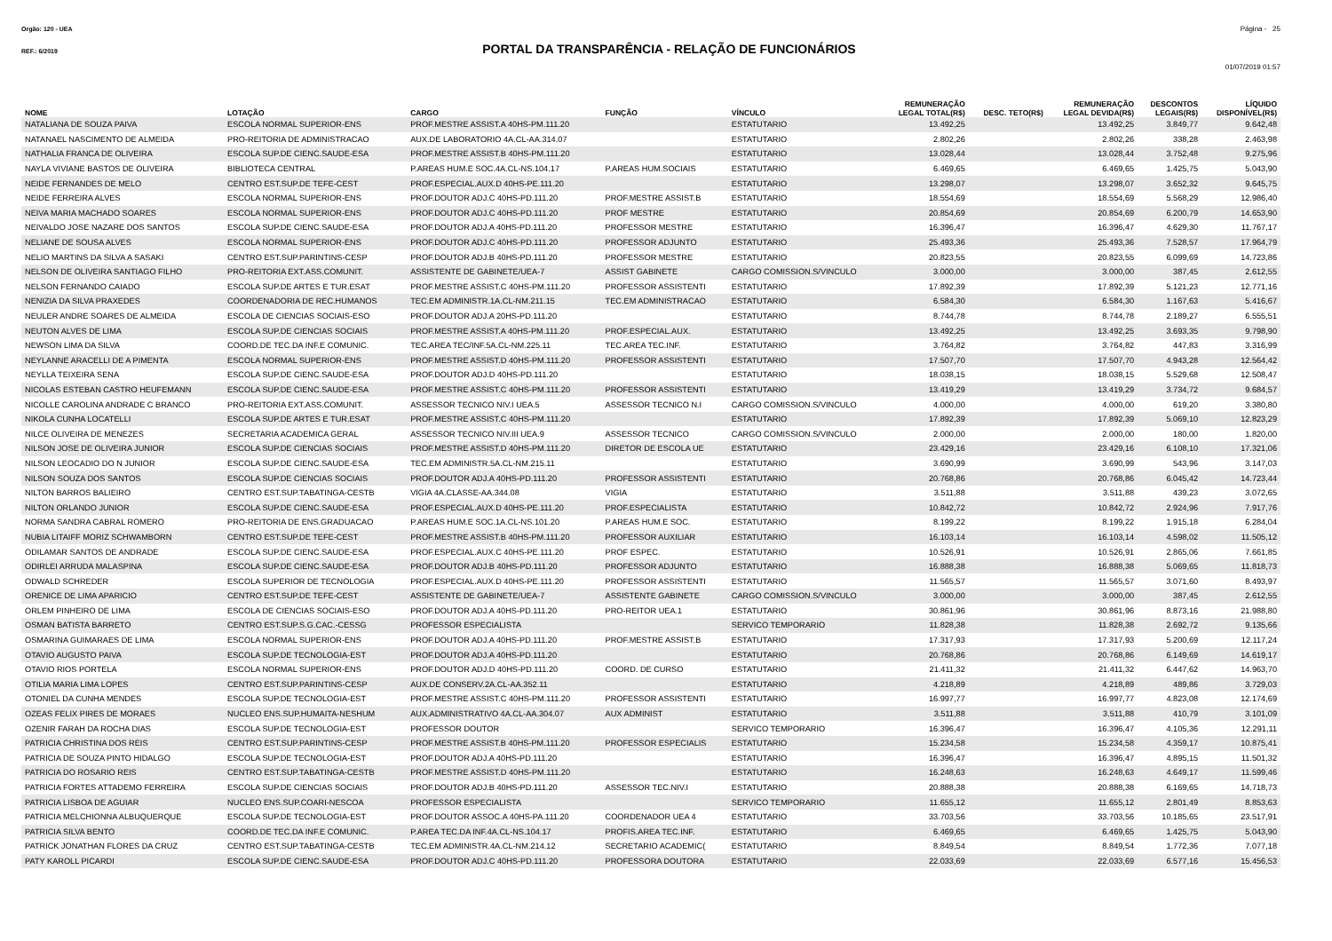Orgão: 120 - UEA Página - 25
REF.: 6/2019
PORTAL DA TRANSPARÊNCIA - RELAÇÃO DE FUNCIONÁRIOS
01/07/2019 01:57
| NOME | LOTAÇÃO | CARGO | FUNÇÃO | VÍNCULO | REMUNERAÇÃO LEGAL TOTAL(R$) | DESC. TETO(R$) | REMUNERAÇÃO LEGAL DEVIDA(R$) | DESCONTOS LEGAIS(R$) | LÍQUIDO DISPONÍVEL(R$) |
| --- | --- | --- | --- | --- | --- | --- | --- | --- | --- |
| NATALIANA DE SOUZA PAIVA | ESCOLA NORMAL SUPERIOR-ENS | PROF.MESTRE ASSIST.A 40HS-PM.111.20 | | ESTATUTARIO | 13.492,25 | | 13.492,25 | 3.849,77 | 9.642,48 |
| NATANAEL NASCIMENTO DE ALMEIDA | PRO-REITORIA DE ADMINISTRACAO | AUX.DE LABORATORIO 4A.CL-AA.314.07 | | ESTATUTARIO | 2.802,26 | | 2.802,26 | 338,28 | 2.463,98 |
| NATHALIA FRANCA DE OLIVEIRA | ESCOLA SUP.DE CIENC.SAUDE-ESA | PROF.MESTRE ASSIST.B 40HS-PM.111.20 | | ESTATUTARIO | 13.028,44 | | 13.028,44 | 3.752,48 | 9.275,96 |
| NAYLA VIVIANE BASTOS DE OLIVEIRA | BIBLIOTECA CENTRAL | P.AREAS HUM.E SOC.4A.CL-NS.104.17 | P.AREAS HUM.SOCIAIS | ESTATUTARIO | 6.469,65 | | 6.469,65 | 1.425,75 | 5.043,90 |
| NEIDE FERNANDES DE MELO | CENTRO EST.SUP.DE TEFE-CEST | PROF.ESPECIAL.AUX.D 40HS-PE.111.20 | | ESTATUTARIO | 13.298,07 | | 13.298,07 | 3.652,32 | 9.645,75 |
| NEIDE FERREIRA ALVES | ESCOLA NORMAL SUPERIOR-ENS | PROF.DOUTOR ADJ.C 40HS-PD.111.20 | PROF.MESTRE ASSIST.B | ESTATUTARIO | 18.554,69 | | 18.554,69 | 5.568,29 | 12.986,40 |
| NEIVA MARIA MACHADO SOARES | ESCOLA NORMAL SUPERIOR-ENS | PROF.DOUTOR ADJ.C 40HS-PD.111.20 | PROF MESTRE | ESTATUTARIO | 20.854,69 | | 20.854,69 | 6.200,79 | 14.653,90 |
| NEIVALDO JOSE NAZARE DOS SANTOS | ESCOLA SUP.DE CIENC.SAUDE-ESA | PROF.DOUTOR ADJ.A 40HS-PD.111.20 | PROFESSOR MESTRE | ESTATUTARIO | 16.396,47 | | 16.396,47 | 4.629,30 | 11.767,17 |
| NELIANE DE SOUSA ALVES | ESCOLA NORMAL SUPERIOR-ENS | PROF.DOUTOR ADJ.C 40HS-PD.111.20 | PROFESSOR ADJUNTO | ESTATUTARIO | 25.493,36 | | 25.493,36 | 7.528,57 | 17.964,79 |
| NELIO MARTINS DA SILVA A SASAKI | CENTRO EST.SUP.PARINTINS-CESP | PROF.DOUTOR ADJ.B 40HS-PD.111.20 | PROFESSOR MESTRE | ESTATUTARIO | 20.823,55 | | 20.823,55 | 6.099,69 | 14.723,86 |
| NELSON DE OLIVEIRA SANTIAGO FILHO | PRO-REITORIA EXT.ASS.COMUNIT. | ASSISTENTE DE GABINETE/UEA-7 | ASSIST GABINETE | CARGO COMISSION.S/VINCULO | 3.000,00 | | 3.000,00 | 387,45 | 2.612,55 |
| NELSON FERNANDO CAIADO | ESCOLA SUP.DE ARTES E TUR.ESAT | PROF.MESTRE ASSIST.C 40HS-PM.111.20 | PROFESSOR ASSISTENTI | ESTATUTARIO | 17.892,39 | | 17.892,39 | 5.121,23 | 12.771,16 |
| NENIZIA DA SILVA PRAXEDES | COORDENADORIA DE REC.HUMANOS | TEC.EM ADMINISTR.1A.CL-NM.211.15 | TEC.EM ADMINISTRACAO | ESTATUTARIO | 6.584,30 | | 6.584,30 | 1.167,63 | 5.416,67 |
| NEULER ANDRE SOARES DE ALMEIDA | ESCOLA DE CIENCIAS SOCIAIS-ESO | PROF.DOUTOR ADJ.A 20HS-PD.111.20 | | ESTATUTARIO | 8.744,78 | | 8.744,78 | 2.189,27 | 6.555,51 |
| NEUTON ALVES DE LIMA | ESCOLA SUP.DE CIENCIAS SOCIAIS | PROF.MESTRE ASSIST.A 40HS-PM.111.20 | PROF.ESPECIAL.AUX. | ESTATUTARIO | 13.492,25 | | 13.492,25 | 3.693,35 | 9.798,90 |
| NEWSON LIMA DA SILVA | COORD.DE TEC.DA INF.E COMUNIC. | TEC.AREA TEC/INF.5A.CL-NM.225.11 | TEC.AREA TEC.INF. | ESTATUTARIO | 3.764,82 | | 3.764,82 | 447,83 | 3.316,99 |
| NEYLANNE ARACELLI DE A PIMENTA | ESCOLA NORMAL SUPERIOR-ENS | PROF.MESTRE ASSIST.D 40HS-PM.111.20 | PROFESSOR ASSISTENTI | ESTATUTARIO | 17.507,70 | | 17.507,70 | 4.943,28 | 12.564,42 |
| NEYLLA TEIXEIRA SENA | ESCOLA SUP.DE CIENC.SAUDE-ESA | PROF.DOUTOR ADJ.D 40HS-PD.111.20 | | ESTATUTARIO | 18.038,15 | | 18.038,15 | 5.529,68 | 12.508,47 |
| NICOLAS ESTEBAN CASTRO HEUFEMANN | ESCOLA SUP.DE CIENC.SAUDE-ESA | PROF.MESTRE ASSIST.C 40HS-PM.111.20 | PROFESSOR ASSISTENTI | ESTATUTARIO | 13.419,29 | | 13.419,29 | 3.734,72 | 9.684,57 |
| NICOLLE CAROLINA ANDRADE C BRANCO | PRO-REITORIA EXT.ASS.COMUNIT. | ASSESSOR TECNICO NIV.I UEA.5 | ASSESSOR TECNICO N.I | CARGO COMISSION.S/VINCULO | 4.000,00 | | 4.000,00 | 619,20 | 3.380,80 |
| NIKOLA CUNHA LOCATELLI | ESCOLA SUP.DE ARTES E TUR.ESAT | PROF.MESTRE ASSIST.C 40HS-PM.111.20 | | ESTATUTARIO | 17.892,39 | | 17.892,39 | 5.069,10 | 12.823,29 |
| NILCE OLIVEIRA DE MENEZES | SECRETARIA ACADEMICA GERAL | ASSESSOR TECNICO NIV.III UEA.9 | ASSESSOR TECNICO | CARGO COMISSION.S/VINCULO | 2.000,00 | | 2.000,00 | 180,00 | 1.820,00 |
| NILSON JOSE DE OLIVEIRA JUNIOR | ESCOLA SUP.DE CIENCIAS SOCIAIS | PROF.MESTRE ASSIST.D 40HS-PM.111.20 | DIRETOR DE ESCOLA UE | ESTATUTARIO | 23.429,16 | | 23.429,16 | 6.108,10 | 17.321,06 |
| NILSON LEOCADIO DO N JUNIOR | ESCOLA SUP.DE CIENC.SAUDE-ESA | TEC.EM ADMINISTR.5A.CL-NM.215.11 | | ESTATUTARIO | 3.690,99 | | 3.690,99 | 543,96 | 3.147,03 |
| NILSON SOUZA DOS SANTOS | ESCOLA SUP.DE CIENCIAS SOCIAIS | PROF.DOUTOR ADJ.A 40HS-PD.111.20 | PROFESSOR ASSISTENTI | ESTATUTARIO | 20.768,86 | | 20.768,86 | 6.045,42 | 14.723,44 |
| NILTON BARROS BALIEIRO | CENTRO EST.SUP.TABATINGA-CESTB | VIGIA 4A.CLASSE-AA.344.08 | VIGIA | ESTATUTARIO | 3.511,88 | | 3.511,88 | 439,23 | 3.072,65 |
| NILTON ORLANDO JUNIOR | ESCOLA SUP.DE CIENC.SAUDE-ESA | PROF.ESPECIAL.AUX.D 40HS-PE.111.20 | PROF.ESPECIALISTA | ESTATUTARIO | 10.842,72 | | 10.842,72 | 2.924,96 | 7.917,76 |
| NORMA SANDRA CABRAL ROMERO | PRO-REITORIA DE ENS.GRADUACAO | P.AREAS HUM.E SOC.1A.CL-NS.101.20 | P.AREAS HUM.E SOC. | ESTATUTARIO | 8.199,22 | | 8.199,22 | 1.915,18 | 6.284,04 |
| NUBIA LITAIFF MORIZ SCHWAMBORN | CENTRO EST.SUP.DE TEFE-CEST | PROF.MESTRE ASSIST.B 40HS-PM.111.20 | PROFESSOR AUXILIAR | ESTATUTARIO | 16.103,14 | | 16.103,14 | 4.598,02 | 11.505,12 |
| ODILAMAR SANTOS DE ANDRADE | ESCOLA SUP.DE CIENC.SAUDE-ESA | PROF.ESPECIAL.AUX.C 40HS-PE.111.20 | PROF ESPEC. | ESTATUTARIO | 10.526,91 | | 10.526,91 | 2.865,06 | 7.661,85 |
| ODIRLEI ARRUDA MALASPINA | ESCOLA SUP.DE CIENC.SAUDE-ESA | PROF.DOUTOR ADJ.B 40HS-PD.111.20 | PROFESSOR ADJUNTO | ESTATUTARIO | 16.888,38 | | 16.888,38 | 5.069,65 | 11.818,73 |
| ODWALD SCHREDER | ESCOLA SUPERIOR DE TECNOLOGIA | PROF.ESPECIAL.AUX.D 40HS-PE.111.20 | PROFESSOR ASSISTENTI | ESTATUTARIO | 11.565,57 | | 11.565,57 | 3.071,60 | 8.493,97 |
| ORENICE DE LIMA APARICIO | CENTRO EST.SUP.DE TEFE-CEST | ASSISTENTE DE GABINETE/UEA-7 | ASSISTENTE GABINETE | CARGO COMISSION.S/VINCULO | 3.000,00 | | 3.000,00 | 387,45 | 2.612,55 |
| ORLEM PINHEIRO DE LIMA | ESCOLA DE CIENCIAS SOCIAIS-ESO | PROF.DOUTOR ADJ.A 40HS-PD.111.20 | PRO-REITOR UEA.1 | ESTATUTARIO | 30.861,96 | | 30.861,96 | 8.873,16 | 21.988,80 |
| OSMAN BATISTA BARRETO | CENTRO EST.SUP.S.G.CAC.-CESSG | PROFESSOR ESPECIALISTA | | SERVICO TEMPORARIO | 11.828,38 | | 11.828,38 | 2.692,72 | 9.135,66 |
| OSMARINA GUIMARAES DE LIMA | ESCOLA NORMAL SUPERIOR-ENS | PROF.DOUTOR ADJ.A 40HS-PD.111.20 | PROF.MESTRE ASSIST.B | ESTATUTARIO | 17.317,93 | | 17.317,93 | 5.200,69 | 12.117,24 |
| OTAVIO AUGUSTO PAIVA | ESCOLA SUP.DE TECNOLOGIA-EST | PROF.DOUTOR ADJ.A 40HS-PD.111.20 | | ESTATUTARIO | 20.768,86 | | 20.768,86 | 6.149,69 | 14.619,17 |
| OTAVIO RIOS PORTELA | ESCOLA NORMAL SUPERIOR-ENS | PROF.DOUTOR ADJ.D 40HS-PD.111.20 | COORD. DE CURSO | ESTATUTARIO | 21.411,32 | | 21.411,32 | 6.447,62 | 14.963,70 |
| OTILIA MARIA LIMA LOPES | CENTRO EST.SUP.PARINTINS-CESP | AUX.DE CONSERV.2A.CL-AA.352.11 | | ESTATUTARIO | 4.218,89 | | 4.218,89 | 489,86 | 3.729,03 |
| OTONIEL DA CUNHA MENDES | ESCOLA SUP.DE TECNOLOGIA-EST | PROF.MESTRE ASSIST.C 40HS-PM.111.20 | PROFESSOR ASSISTENTI | ESTATUTARIO | 16.997,77 | | 16.997,77 | 4.823,08 | 12.174,69 |
| OZEAS FELIX PIRES DE MORAES | NUCLEO ENS.SUP.HUMAITA-NESHUM | AUX.ADMINISTRATIVO 4A.CL-AA.304.07 | AUX ADMINIST | ESTATUTARIO | 3.511,88 | | 3.511,88 | 410,79 | 3.101,09 |
| OZENIR FARAH DA ROCHA DIAS | ESCOLA SUP.DE TECNOLOGIA-EST | PROFESSOR DOUTOR | | SERVICO TEMPORARIO | 16.396,47 | | 16.396,47 | 4.105,36 | 12.291,11 |
| PATRICIA CHRISTINA DOS REIS | CENTRO EST.SUP.PARINTINS-CESP | PROF.MESTRE ASSIST.B 40HS-PM.111.20 | PROFESSOR ESPECIALIS | ESTATUTARIO | 15.234,58 | | 15.234,58 | 4.359,17 | 10.875,41 |
| PATRICIA DE SOUZA PINTO HIDALGO | ESCOLA SUP.DE TECNOLOGIA-EST | PROF.DOUTOR ADJ.A 40HS-PD.111.20 | | ESTATUTARIO | 16.396,47 | | 16.396,47 | 4.895,15 | 11.501,32 |
| PATRICIA DO ROSARIO REIS | CENTRO EST.SUP.TABATINGA-CESTB | PROF.MESTRE ASSIST.D 40HS-PM.111.20 | | ESTATUTARIO | 16.248,63 | | 16.248,63 | 4.649,17 | 11.599,46 |
| PATRICIA FORTES ATTADEMO FERREIRA | ESCOLA SUP.DE CIENCIAS SOCIAIS | PROF.DOUTOR ADJ.B 40HS-PD.111.20 | ASSESSOR TEC.NIV.I | ESTATUTARIO | 20.888,38 | | 20.888,38 | 6.169,65 | 14.718,73 |
| PATRICIA LISBOA DE AGUIAR | NUCLEO ENS.SUP.COARI-NESCOA | PROFESSOR ESPECIALISTA | | SERVICO TEMPORARIO | 11.655,12 | | 11.655,12 | 2.801,49 | 8.853,63 |
| PATRICIA MELCHIONNA ALBUQUERQUE | ESCOLA SUP.DE TECNOLOGIA-EST | PROF.DOUTOR ASSOC.A 40HS-PA.111.20 | COORDENADOR UEA 4 | ESTATUTARIO | 33.703,56 | | 33.703,56 | 10.185,65 | 23.517,91 |
| PATRICIA SILVA BENTO | COORD.DE TEC.DA INF.E COMUNIC. | P.AREA TEC.DA INF.4A.CL-NS.104.17 | PROFIS.AREA TEC.INF. | ESTATUTARIO | 6.469,65 | | 6.469,65 | 1.425,75 | 5.043,90 |
| PATRICK JONATHAN FLORES DA CRUZ | CENTRO EST.SUP.TABATINGA-CESTB | TEC.EM ADMINISTR.4A.CL-NM.214.12 | SECRETARIO ACADEMIC( | ESTATUTARIO | 8.849,54 | | 8.849,54 | 1.772,36 | 7.077,18 |
| PATY KAROLL PICARDI | ESCOLA SUP.DE CIENC.SAUDE-ESA | PROF.DOUTOR ADJ.C 40HS-PD.111.20 | PROFESSORA DOUTORA | ESTATUTARIO | 22.033,69 | | 22.033,69 | 6.577,16 | 15.456,53 |